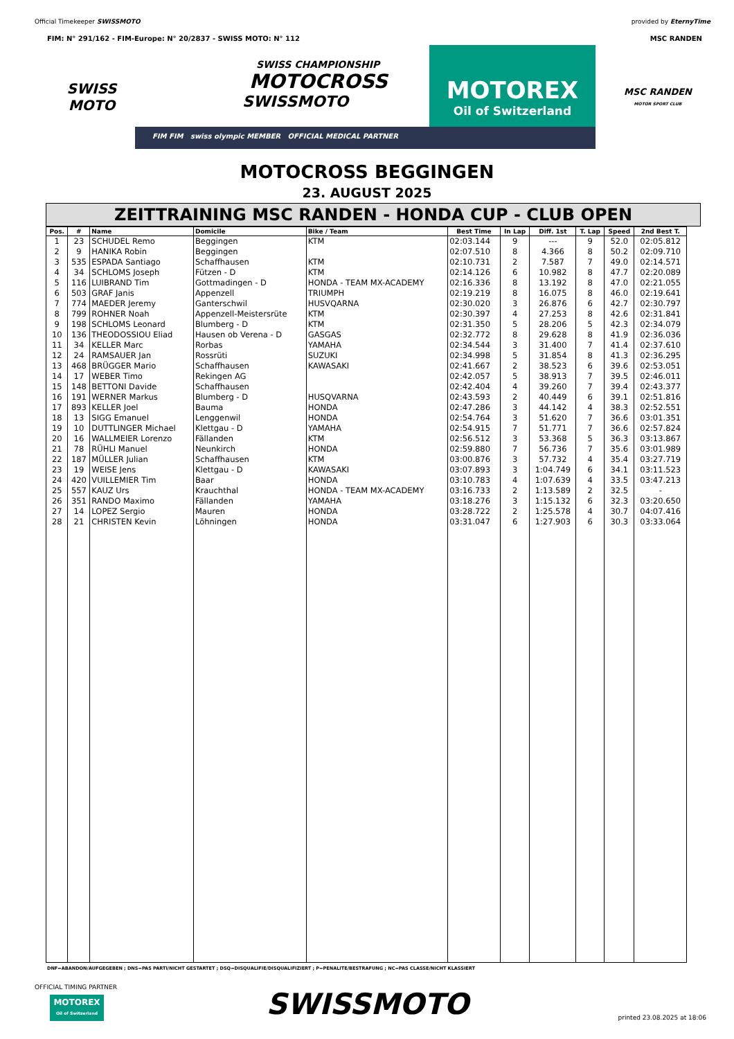Official Timekeeper SWISSMOTO provided by EternyTime
FIM: N° 291/162 - FIM-Europe: N° 20/2837 - SWISS MOTO: N° 112 MSC RANDEN
SWISS
MOTO
SWISS CHAMPIONSHIP
MOTOCROSS
SWISSMOTO
MOTOREX
Oil of Switzerland
FIM FIM swiss olympic MEMBER OFFICIAL MEDICAL PARTNER
MSC RANDEN
MOTOR SPORT CLUB
MOTOCROSS BEGGINGEN
23. AUGUST 2025
ZEITTRAINING MSC RANDEN - HONDA CUP - CLUB OPEN
| Pos. | # | Name | Domicile | Bike / Team | Best Time | In Lap | Diff. 1st | T. Lap | Speed | 2nd Best T. |
| --- | --- | --- | --- | --- | --- | --- | --- | --- | --- | --- |
| 1 | 23 | SCHUDEL Remo | Beggingen | KTM | 02:03.144 | 9 | --- | 9 | 52.0 | 02:05.812 |
| 2 | 9 | HANIKA Robin | Beggingen | | 02:07.510 | 8 | 4.366 | 8 | 50.2 | 02:09.710 |
| 3 | 535 | ESPADA Santiago | Schaffhausen | KTM | 02:10.731 | 2 | 7.587 | 7 | 49.0 | 02:14.571 |
| 4 | 34 | SCHLOMS Joseph | Fützen - D | KTM | 02:14.126 | 6 | 10.982 | 8 | 47.7 | 02:20.089 |
| 5 | 116 | LUIBRAND Tim | Gottmadingen - D | HONDA - TEAM MX-ACADEMY | 02:16.336 | 8 | 13.192 | 8 | 47.0 | 02:21.055 |
| 6 | 503 | GRAF Janis | Appenzell | TRIUMPH | 02:19.219 | 8 | 16.075 | 8 | 46.0 | 02:19.641 |
| 7 | 774 | MAEDER Jeremy | Ganterschwil | HUSVQARNA | 02:30.020 | 3 | 26.876 | 6 | 42.7 | 02:30.797 |
| 8 | 799 | ROHNER Noah | Appenzell-Meistersrüte | KTM | 02:30.397 | 4 | 27.253 | 8 | 42.6 | 02:31.841 |
| 9 | 198 | SCHLOMS Leonard | Blumberg - D | KTM | 02:31.350 | 5 | 28.206 | 5 | 42.3 | 02:34.079 |
| 10 | 136 | THEODOSSIOU Eliad | Hausen ob Verena - D | GASGAS | 02:32.772 | 8 | 29.628 | 8 | 41.9 | 02:36.036 |
| 11 | 34 | KELLER Marc | Rorbas | YAMAHA | 02:34.544 | 3 | 31.400 | 7 | 41.4 | 02:37.610 |
| 12 | 24 | RAMSAUER Jan | Rossrüti | SUZUKI | 02:34.998 | 5 | 31.854 | 8 | 41.3 | 02:36.295 |
| 13 | 468 | BRÜGGER Mario | Schaffhausen | KAWASAKI | 02:41.667 | 2 | 38.523 | 6 | 39.6 | 02:53.051 |
| 14 | 17 | WEBER Timo | Rekingen AG | | 02:42.057 | 5 | 38.913 | 7 | 39.5 | 02:46.011 |
| 15 | 148 | BETTONI Davide | Schaffhausen | | 02:42.404 | 4 | 39.260 | 7 | 39.4 | 02:43.377 |
| 16 | 191 | WERNER Markus | Blumberg - D | HUSQVARNA | 02:43.593 | 2 | 40.449 | 6 | 39.1 | 02:51.816 |
| 17 | 893 | KELLER Joel | Bauma | HONDA | 02:47.286 | 3 | 44.142 | 4 | 38.3 | 02:52.551 |
| 18 | 13 | SIGG Emanuel | Lenggenwil | HONDA | 02:54.764 | 3 | 51.620 | 7 | 36.6 | 03:01.351 |
| 19 | 10 | DUTTLINGER Michael | Klettgau - D | YAMAHA | 02:54.915 | 7 | 51.771 | 7 | 36.6 | 02:57.824 |
| 20 | 16 | WALLMEIER Lorenzo | Fällanden | KTM | 02:56.512 | 3 | 53.368 | 5 | 36.3 | 03:13.867 |
| 21 | 78 | RÜHLI Manuel | Neunkirch | HONDA | 02:59.880 | 7 | 56.736 | 7 | 35.6 | 03:01.989 |
| 22 | 187 | MÜLLER Julian | Schaffhausen | KTM | 03:00.876 | 3 | 57.732 | 4 | 35.4 | 03:27.719 |
| 23 | 19 | WEISE Jens | Klettgau - D | KAWASAKI | 03:07.893 | 3 | 1:04.749 | 6 | 34.1 | 03:11.523 |
| 24 | 420 | VUILLEMIER Tim | Baar | HONDA | 03:10.783 | 4 | 1:07.639 | 4 | 33.5 | 03:47.213 |
| 25 | 557 | KAUZ Urs | Krauchthal | HONDA - TEAM MX-ACADEMY | 03:16.733 | 2 | 1:13.589 | 2 | 32.5 | - |
| 26 | 351 | RANDO Maximo | Fällanden | YAMAHA | 03:18.276 | 3 | 1:15.132 | 6 | 32.3 | 03:20.650 |
| 27 | 14 | LOPEZ Sergio | Mauren | HONDA | 03:28.722 | 2 | 1:25.578 | 4 | 30.7 | 04:07.416 |
| 28 | 21 | CHRISTEN Kevin | Löhningen | HONDA | 03:31.047 | 6 | 1:27.903 | 6 | 30.3 | 03:33.064 |
DNF=ABANDON/AUFGEGEBEN ; DNS=PAS PARTI/NICHT GESTARTET ; DSQ=DISQUALIFIE/DISQUALIFIZIERT ; P=PENALITE/BESTRAFUNG ; NC=PAS CLASSE/NICHT KLASSIERT
OFFICIAL TIMING PARTNER
MOTOREX
Oil of Switzerland
SWISSMOTO
printed 23.08.2025 at 18:06